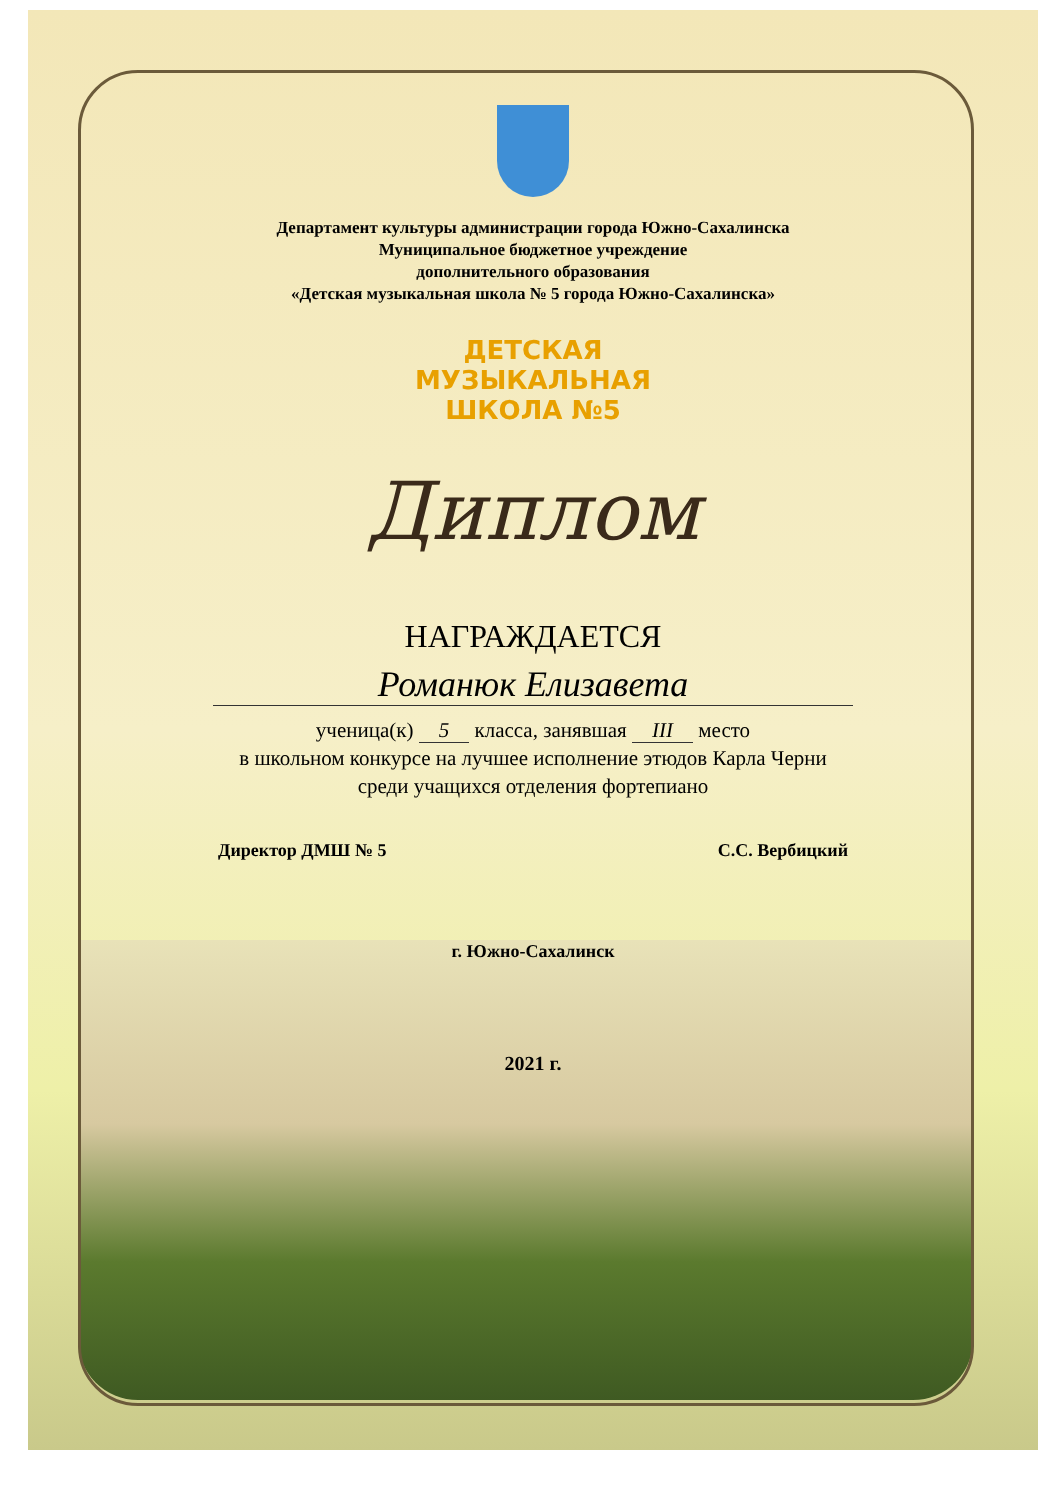Департамент культуры администрации города Южно-Сахалинска
Муниципальное бюджетное учреждение
дополнительного образования
«Детская музыкальная школа № 5 города Южно-Сахалинска»
ДЕТСКАЯ
МУЗЫКАЛЬНАЯ
ШКОЛА №5
Диплом
НАГРАЖДАЕТСЯ
Романюк Елизавета
ученица(к) 5 класса, занявшая III место
в школьном конкурсе на лучшее исполнение этюдов Карла Черни
среди учащихся отделения фортепиано
Директор ДМШ № 5 С.С. Вербицкий
г. Южно-Сахалинск
2021 г.